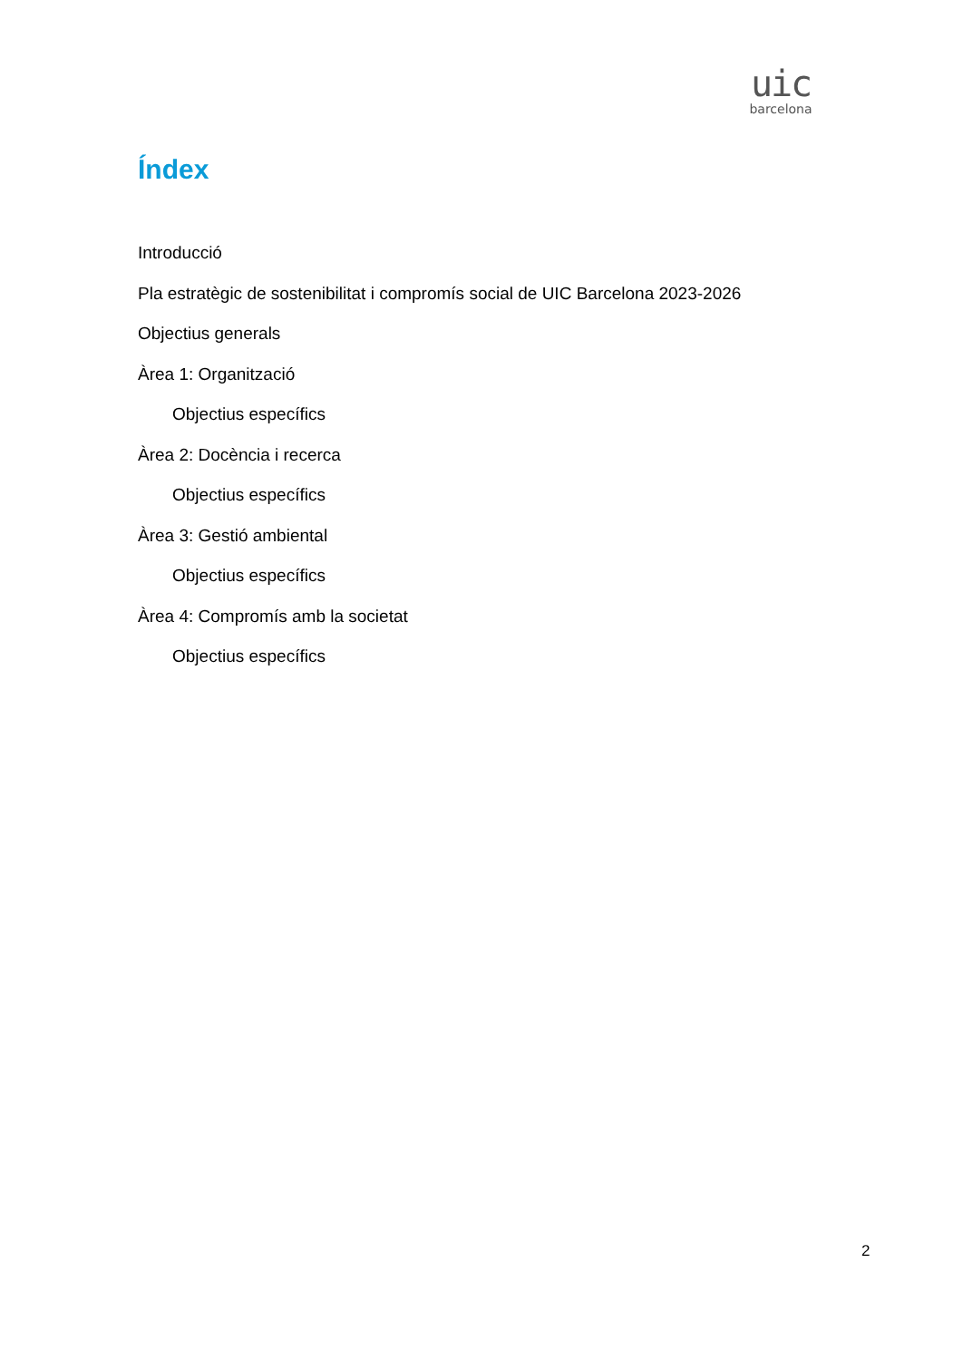uic
barcelona
Índex
Introducció
Pla estratègic de sostenibilitat i compromís social de UIC Barcelona 2023-2026
Objectius generals
Àrea 1: Organització
Objectius específics
Àrea 2: Docència i recerca
Objectius específics
Àrea 3: Gestió ambiental
Objectius específics
Àrea 4: Compromís amb la societat
Objectius específics
2